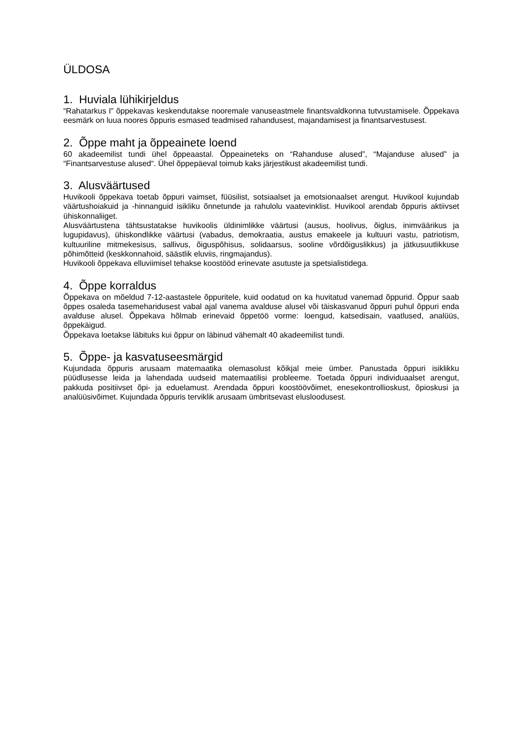ÜLDOSA
1. Huviala lühikirjeldus
“Rahatarkus I” õppekavas keskendutakse nooremale vanuseastmele finantsvaldkonna tutvustamisele. Õppekava eesmärk on luua noores õppuris esmased teadmised rahandusest, majandamisest ja finantsarvestusest.
2. Õppe maht ja õppeainete loend
60 akadeemilist tundi ühel õppeaastal. Õppeaineteks on “Rahanduse alused”, “Majanduse alused” ja “Finantsarvestuse alused“. Ühel õppepäeval toimub kaks järjestikust akadeemilist tundi.
3. Alusväärtused
Huvikooli õppekava toetab õppuri vaimset, füüsilist, sotsiaalset ja emotsionaalset arengut. Huvikool kujundab väärtushoiakuid ja -hinnanguid isikliku õnnetunde ja rahulolu vaatevinklist. Huvikool arendab õppuris aktiivset ühiskonnaliiget.
Alusväärtustena tähtsustatakse huvikoolis üldinimlikke väärtusi (ausus, hoolivus, õiglus, inimväärikus ja lugupidavus), ühiskondlikke väärtusi (vabadus, demokraatia, austus emakeele ja kultuuri vastu, patriotism, kultuuriline mitmekesisus, sallivus, õiguspõhisus, solidaarsus, sooline võrdõiguslikkus) ja jätkusuutlikkuse põhimõtteid (keskkonnahoid, säästlik eluviis, ringmajandus).
Huvikooli õppekava elluviimisel tehakse koostööd erinevate asutuste ja spetsialistidega.
4. Õppe korraldus
Õppekava on mõeldud 7-12-aastastele õppuritele, kuid oodatud on ka huvitatud vanemad õppurid. Õppur saab õppes osaleda tasemeharidusest vabal ajal vanema avalduse alusel või täiskasvanud õppuri puhul õppuri enda avalduse alusel. Õppekava hõlmab erinevaid õppetöö vorme: loengud, katsedisain, vaatlused, analüüs, õppekäigud.
Õppekava loetakse läbituks kui õppur on läbinud vähemalt 40 akadeemilist tundi.
5. Õppe- ja kasvatuseesmärgid
Kujundada õppuris arusaam matemaatika olemasolust kõikjal meie ümber. Panustada õppuri isiklikku püüdlusesse leida ja lahendada uudseid matemaatilisi probleeme. Toetada õppuri individuaalset arengut, pakkuda positiivset õpi- ja eduelamust. Arendada õppuri koostöövõimet, enesekontrollioskust, õpioskusi ja analüüsivõimet. Kujundada õppuris terviklik arusaam ümbritsevast elusloodusest.